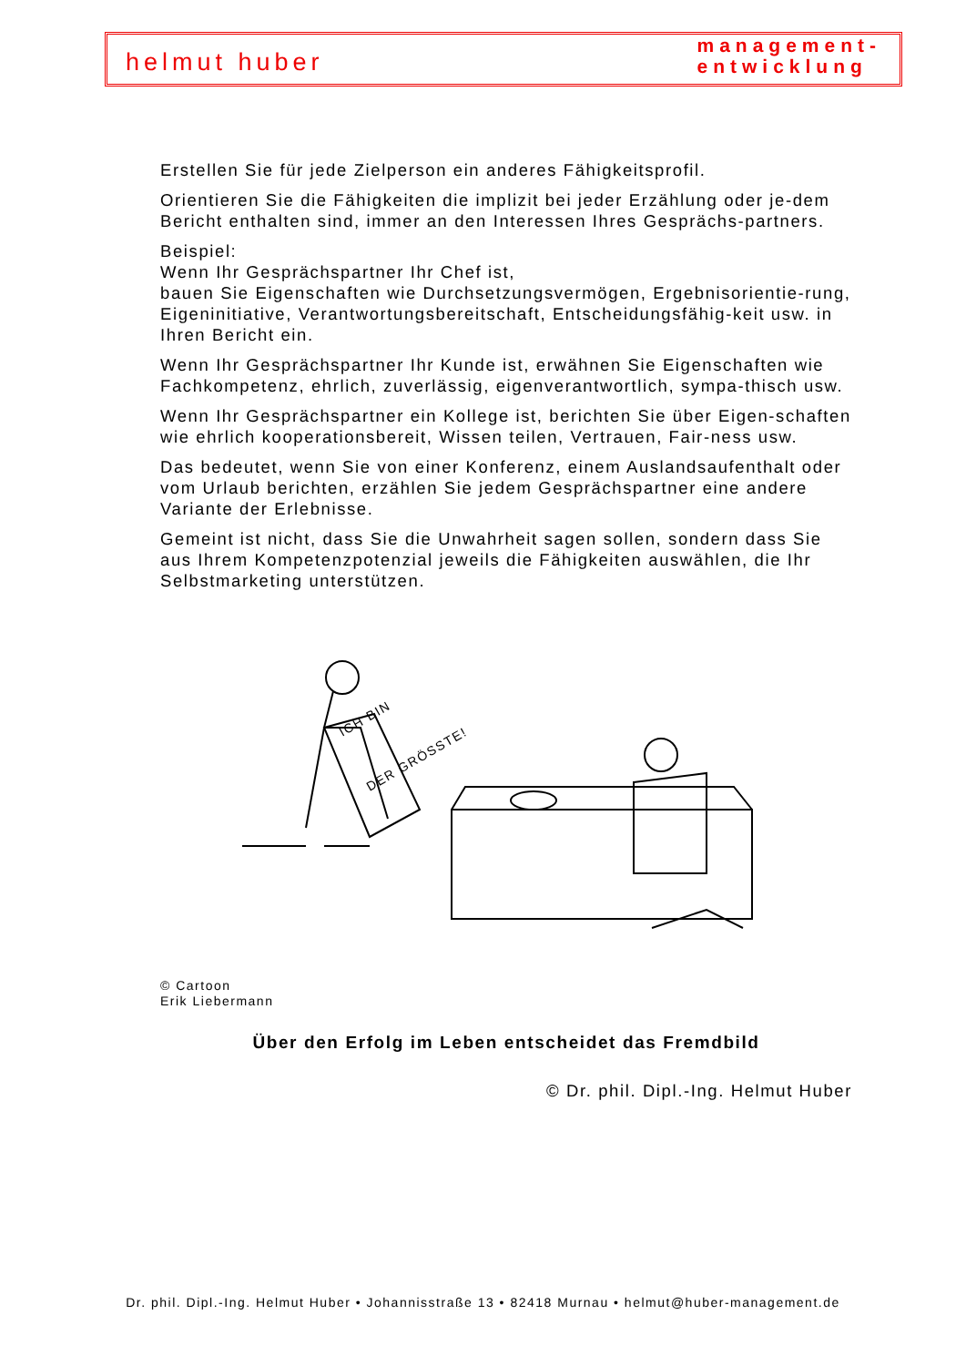helmut huber
management-
entwicklung
Erstellen Sie für jede Zielperson ein anderes Fähigkeitsprofil.
Orientieren Sie die Fähigkeiten die implizit bei jeder Erzählung oder je-dem Bericht enthalten sind, immer an den Interessen Ihres Gesprächs-partners.
Beispiel:
Wenn Ihr Gesprächspartner Ihr Chef ist,
bauen Sie Eigenschaften wie Durchsetzungsvermögen, Ergebnisorientie-rung, Eigeninitiative, Verantwortungsbereitschaft, Entscheidungsfähig-keit usw. in Ihren Bericht ein.
Wenn Ihr Gesprächspartner Ihr Kunde ist, erwähnen Sie Eigenschaften wie Fachkompetenz, ehrlich, zuverlässig, eigenverantwortlich, sympa-thisch usw.
Wenn Ihr Gesprächspartner ein Kollege ist, berichten Sie über Eigen-schaften wie ehrlich kooperationsbereit, Wissen teilen, Vertrauen, Fair-ness usw.
Das bedeutet, wenn Sie von einer Konferenz, einem Auslandsaufenthalt oder vom Urlaub berichten, erzählen Sie jedem Gesprächspartner eine andere Variante der Erlebnisse.
Gemeint ist nicht, dass Sie die Unwahrheit sagen sollen, sondern dass Sie aus Ihrem Kompetenzpotenzial jeweils die Fähigkeiten auswählen, die Ihr Selbstmarketing unterstützen.
ICH BIN
DER GRÖSSTE!
© Cartoon
Erik Liebermann
Über den Erfolg im Leben entscheidet das Fremdbild
© Dr. phil. Dipl.-Ing. Helmut Huber
Dr. phil. Dipl.-Ing. Helmut Huber • Johannisstraße 13 • 82418 Murnau • helmut@huber-management.de